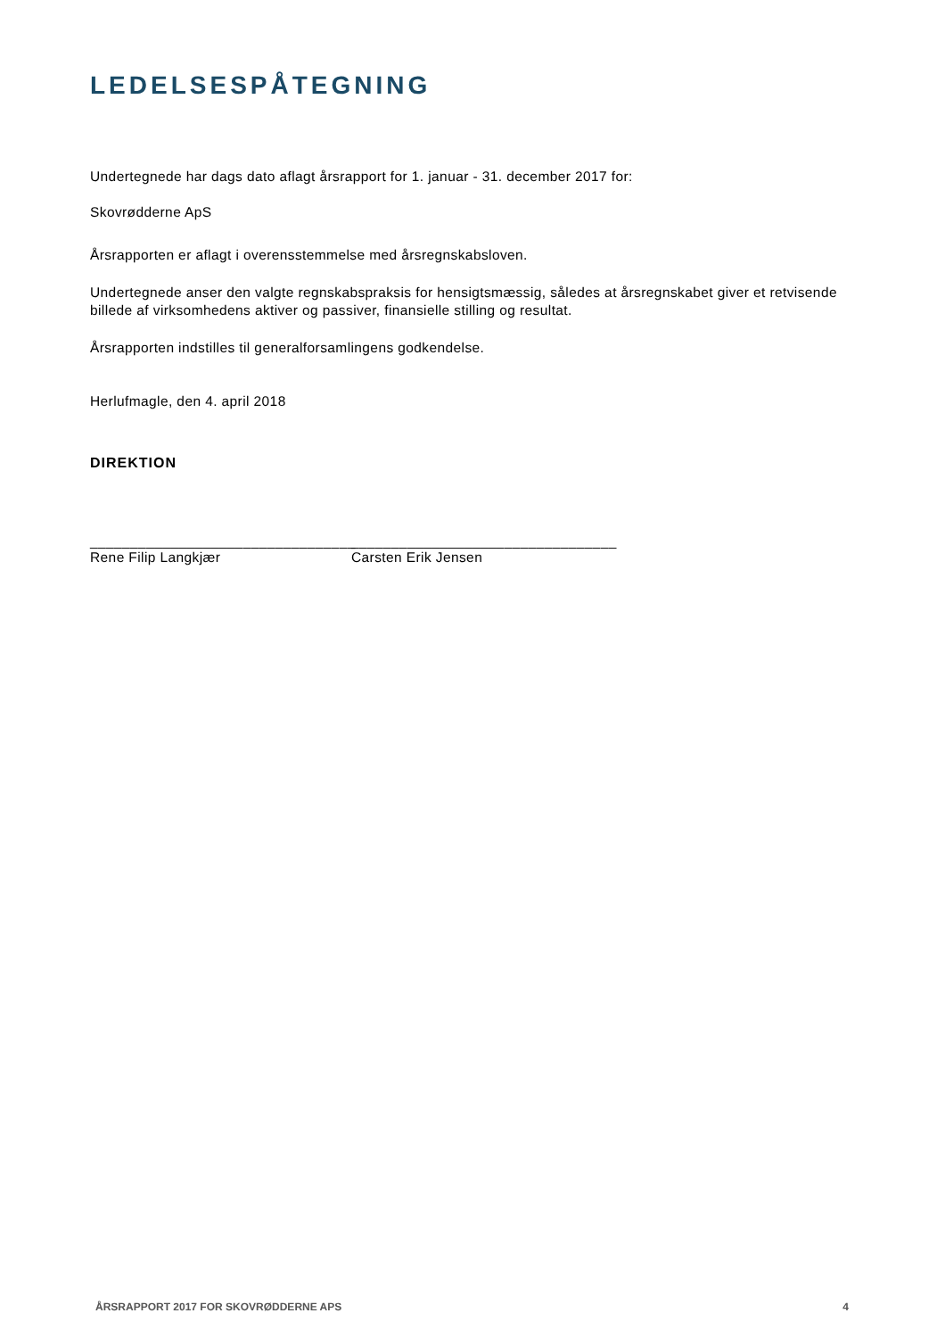LEDELSESPÅTEGNING
Undertegnede har dags dato aflagt årsrapport for 1. januar - 31. december 2017 for:
Skovrødderne ApS
Årsrapporten er aflagt i overensstemmelse med årsregnskabsloven.
Undertegnede anser den valgte regnskabspraksis for hensigtsmæssig, således at årsregnskabet giver et retvisende billede af virksomhedens aktiver og passiver, finansielle stilling og resultat.
Årsrapporten indstilles til generalforsamlingens godkendelse.
Herlufmagle, den 4. april 2018
DIREKTION
_________________________________
Rene Filip Langkjær
_________________________________
Carsten Erik Jensen
ÅRSRAPPORT 2017 FOR SKOVRØDDERNE APS 4